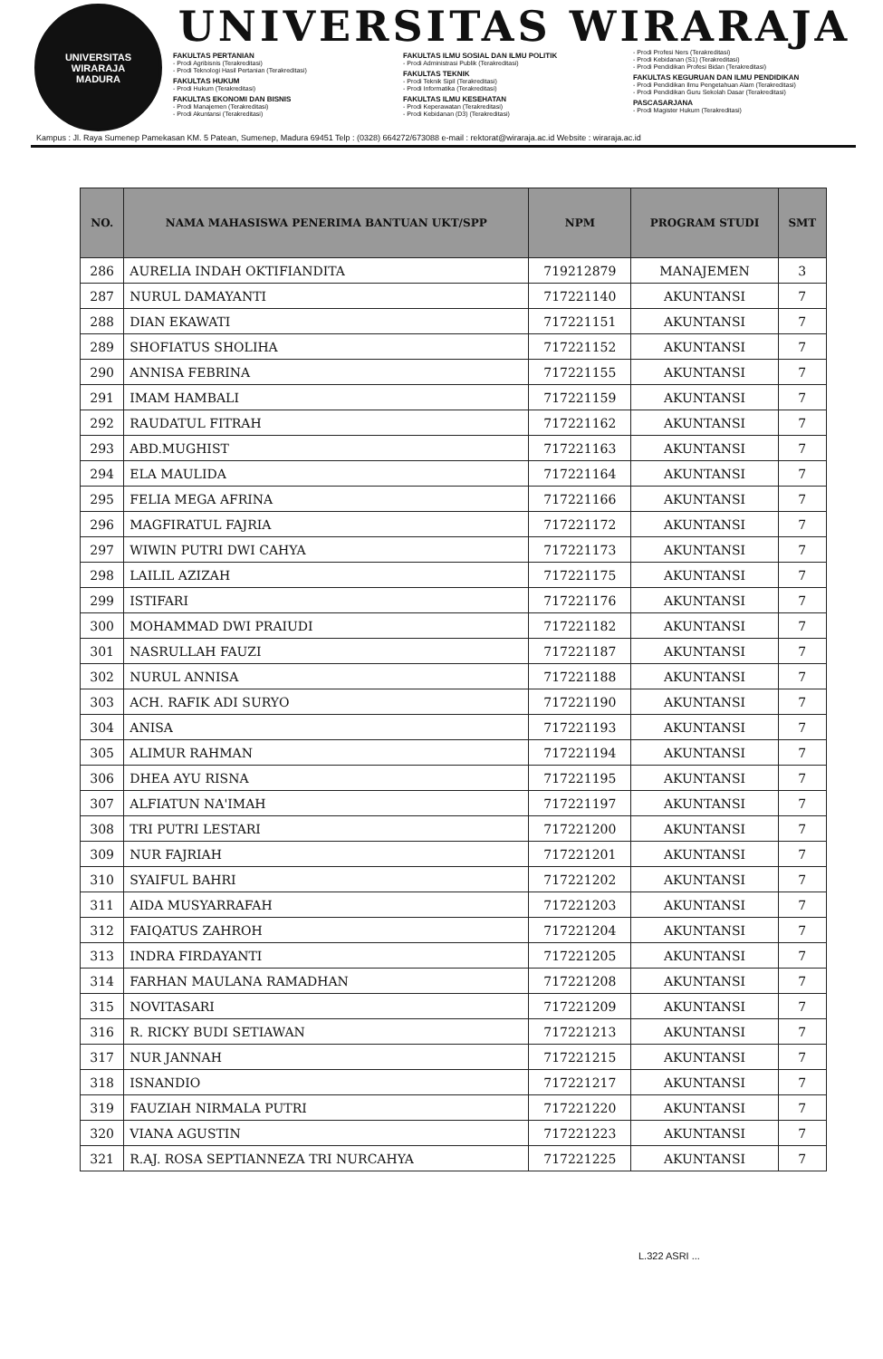UNIVERSITAS WIRARAJA
MADURA
UNIVERSITAS WIRARAJA
FAKULTAS PERTANIAN
- Prodi Agribisnis (Terakreditasi)
- Prodi Teknologi Hasil Pertanian (Terakreditasi)
FAKULTAS HUKUM
- Prodi Hukum (Terakreditasi)
FAKULTAS EKONOMI DAN BISNIS
- Prodi Manajemen (Terakreditasi)
- Prodi Akuntansi (Terakreditasi)
FAKULTAS ILMU SOSIAL DAN ILMU POLITIK
- Prodi Administrasi Publik (Terakreditasi)
FAKULTAS TEKNIK
- Prodi Teknik Sipil (Terakreditasi)
- Prodi Informatika (Terakreditasi)
FAKULTAS ILMU KESEHATAN
- Prodi Keperawatan (Terakreditasi)
- Prodi Kebidanan (D3) (Terakreditasi)
- Prodi Profesi Ners (Terakreditasi)
- Prodi Kebidanan (S1) (Terakreditasi)
- Prodi Pendidikan Profesi Bidan (Terakreditasi)
FAKULTAS KEGURUAN DAN ILMU PENDIDIKAN
- Prodi Pendidikan Ilmu Pengetahuan Alam (Terakreditasi)
- Prodi Pendidikan Guru Sekolah Dasar (Terakreditasi)
PASCASARJANA
- Prodi Magister Hukum (Terakreditasi)
Kampus : Jl. Raya Sumenep Pamekasan KM. 5 Patean, Sumenep, Madura 69451 Telp : (0328) 664272/673088 e-mail : rektorat@wiraraja.ac.id Website : wiraraja.ac.id
| NO. | NAMA MAHASISWA PENERIMA BANTUAN UKT/SPP | NPM | PROGRAM STUDI | SMT |
| --- | --- | --- | --- | --- |
| 286 | AURELIA INDAH OKTIFIANDITA | 719212879 | MANAJEMEN | 3 |
| 287 | NURUL DAMAYANTI | 717221140 | AKUNTANSI | 7 |
| 288 | DIAN EKAWATI | 717221151 | AKUNTANSI | 7 |
| 289 | SHOFIATUS SHOLIHA | 717221152 | AKUNTANSI | 7 |
| 290 | ANNISA FEBRINA | 717221155 | AKUNTANSI | 7 |
| 291 | IMAM HAMBALI | 717221159 | AKUNTANSI | 7 |
| 292 | RAUDATUL FITRAH | 717221162 | AKUNTANSI | 7 |
| 293 | ABD.MUGHIST | 717221163 | AKUNTANSI | 7 |
| 294 | ELA MAULIDA | 717221164 | AKUNTANSI | 7 |
| 295 | FELIA MEGA AFRINA | 717221166 | AKUNTANSI | 7 |
| 296 | MAGFIRATUL FAJRIA | 717221172 | AKUNTANSI | 7 |
| 297 | WIWIN PUTRI DWI CAHYA | 717221173 | AKUNTANSI | 7 |
| 298 | LAILIL AZIZAH | 717221175 | AKUNTANSI | 7 |
| 299 | ISTIFARI | 717221176 | AKUNTANSI | 7 |
| 300 | MOHAMMAD DWI PRAIUDI | 717221182 | AKUNTANSI | 7 |
| 301 | NASRULLAH FAUZI | 717221187 | AKUNTANSI | 7 |
| 302 | NURUL ANNISA | 717221188 | AKUNTANSI | 7 |
| 303 | ACH. RAFIK ADI SURYO | 717221190 | AKUNTANSI | 7 |
| 304 | ANISA | 717221193 | AKUNTANSI | 7 |
| 305 | ALIMUR RAHMAN | 717221194 | AKUNTANSI | 7 |
| 306 | DHEA AYU RISNA | 717221195 | AKUNTANSI | 7 |
| 307 | ALFIATUN NA'IMAH | 717221197 | AKUNTANSI | 7 |
| 308 | TRI PUTRI LESTARI | 717221200 | AKUNTANSI | 7 |
| 309 | NUR FAJRIAH | 717221201 | AKUNTANSI | 7 |
| 310 | SYAIFUL BAHRI | 717221202 | AKUNTANSI | 7 |
| 311 | AIDA MUSYARRAFAH | 717221203 | AKUNTANSI | 7 |
| 312 | FAIQATUS ZAHROH | 717221204 | AKUNTANSI | 7 |
| 313 | INDRA FIRDAYANTI | 717221205 | AKUNTANSI | 7 |
| 314 | FARHAN MAULANA RAMADHAN | 717221208 | AKUNTANSI | 7 |
| 315 | NOVITASARI | 717221209 | AKUNTANSI | 7 |
| 316 | R. RICKY BUDI SETIAWAN | 717221213 | AKUNTANSI | 7 |
| 317 | NUR JANNAH | 717221215 | AKUNTANSI | 7 |
| 318 | ISNANDIO | 717221217 | AKUNTANSI | 7 |
| 319 | FAUZIAH NIRMALA PUTRI | 717221220 | AKUNTANSI | 7 |
| 320 | VIANA AGUSTIN | 717221223 | AKUNTANSI | 7 |
| 321 | R.AJ. ROSA SEPTIANNEZA TRI NURCAHYA | 717221225 | AKUNTANSI | 7 |
L.322 ASRI ...